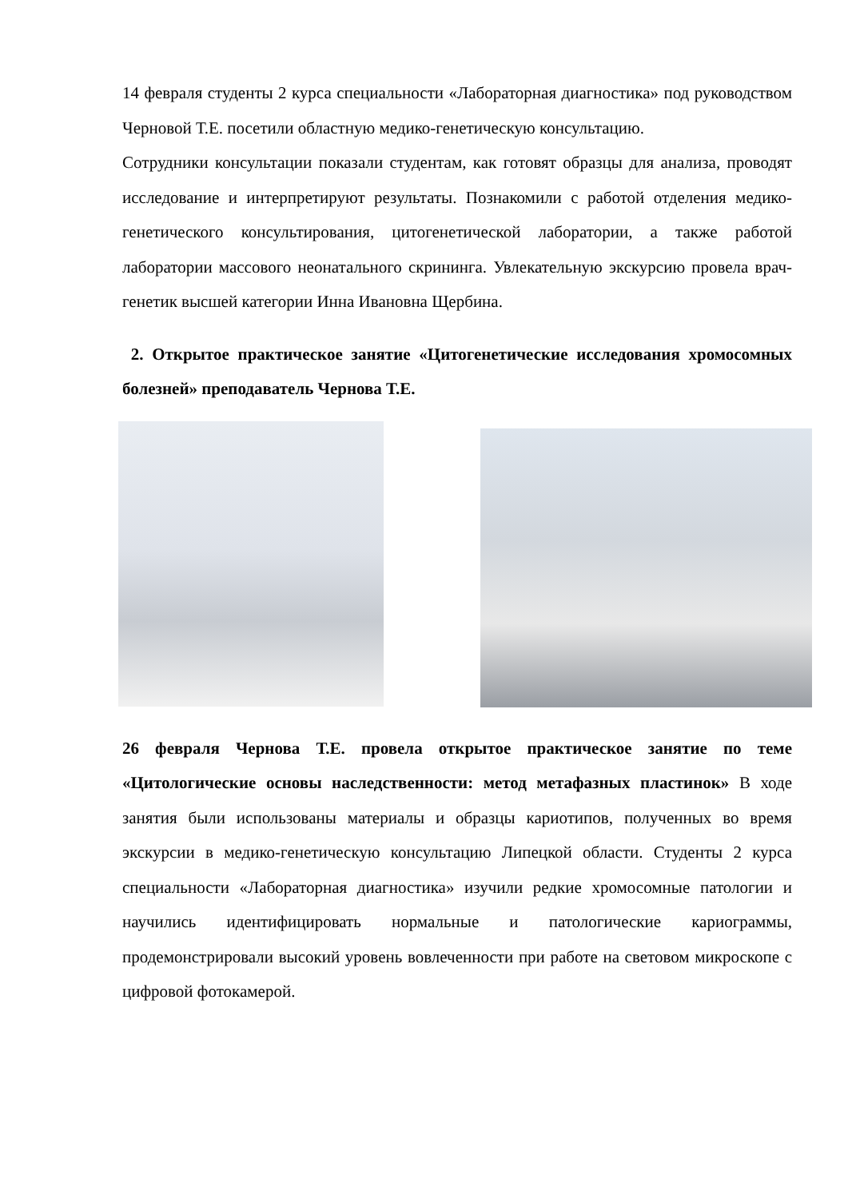14 февраля студенты 2 курса специальности «Лабораторная диагностика» под руководством Черновой Т.Е. посетили областную медико-генетическую консультацию.
Сотрудники консультации показали студентам, как готовят образцы для анализа, проводят исследование и интерпретируют результаты. Познакомили с работой отделения медико-генетического консультирования, цитогенетической лаборатории, а также работой лаборатории массового неонатального скрининга. Увлекательную экскурсию провела врач-генетик высшей категории Инна Ивановна Щербина.
2. Открытое практическое занятие «Цитогенетические исследования хромосомных болезней» преподаватель Чернова Т.Е.
26 февраля Чернова Т.Е. провела открытое практическое занятие по теме «Цитологические основы наследственности: метод метафазных пластинок» В ходе занятия были использованы материалы и образцы кариотипов, полученных во время экскурсии в медико-генетическую консультацию Липецкой области. Студенты 2 курса специальности «Лабораторная диагностика» изучили редкие хромосомные патологии и научились идентифицировать нормальные и патологические кариограммы, продемонстрировали высокий уровень вовлеченности при работе на световом микроскопе с цифровой фотокамерой.